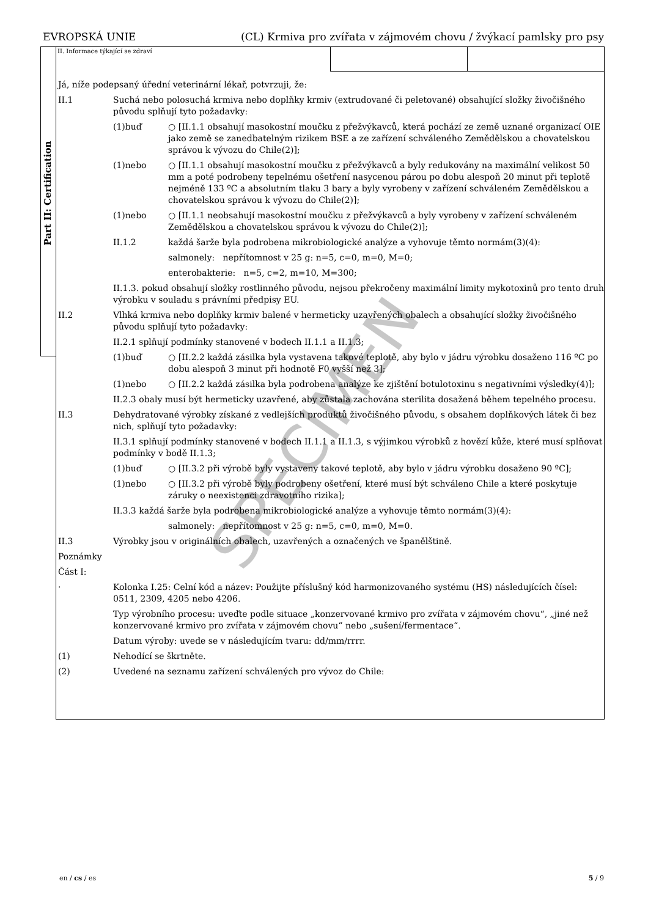EVROPSKÁ UNIE (CL) Krmiva pro zvířata v zájmovém chovu / žvýkací pamlsky pro psy
Part II: Certification
II. Informace týkající se zdraví
Já, níže podepsaný úřední veterinární lékař, potvrzuji, že:
II.1 Suchá nebo polosuchá krmiva nebo doplňky krmiv (extrudované či peletované) obsahující složky živočišného původu splňují tyto požadavky:
(1)buď ○ [II.1.1 obsahují masokostní moučku z přežvýkavců, která pochází ze země uznané organizací OIE jako země se zanedbatelným rizikem BSE a ze zařízení schváleného Zemědělskou a chovatelskou správou k vývozu do Chile(2)];
(1)nebo ○ [II.1.1 obsahují masokostní moučku z přežvýkavců a byly redukovány na maximální velikost 50 mm a poté podrobeny tepelnému ošetření nasycenou párou po dobu alespoň 20 minut při teplotě nejméně 133 ºC a absolutním tlaku 3 bary a byly vyrobeny v zařízení schváleném Zemědělskou a chovatelskou správou k vývozu do Chile(2)];
(1)nebo ○ [II.1.1 neobsahují masokostní moučku z přežvýkavců a byly vyrobeny v zařízení schváleném Zemědělskou a chovatelskou správou k vývozu do Chile(2)];
II.1.2 každá šarže byla podrobena mikrobiologické analýze a vyhovuje těmto normám(3)(4):
salmonely: nepřítomnost v 25 g: n=5, c=0, m=0, M=0;
enterobakterie: n=5, c=2, m=10, M=300;
II.1.3. pokud obsahují složky rostlinného původu, nejsou překročeny maximální limity mykotoxinů pro tento druh výrobku v souladu s právními předpisy EU.
II.2 Vlhká krmiva nebo doplňky krmiv balené v hermeticky uzavřených obalech a obsahující složky živočišného původu splňují tyto požadavky:
II.2.1 splňují podmínky stanovené v bodech II.1.1 a II.1.3;
(1)buď ○ [II.2.2 každá zásilka byla vystavena takové teplotě, aby bylo v jádru výrobku dosaženo 116 ºC po dobu alespoň 3 minut při hodnotě F0 vyšší než 3];
(1)nebo ○ [II.2.2 každá zásilka byla podrobena analýze ke zjištění botulotoxinu s negativními výsledky(4)];
II.2.3 obaly musí být hermeticky uzavřené, aby zůstala zachována sterilita dosažená během tepelného procesu.
II.3 Dehydratované výrobky získané z vedlejších produktů živočišného původu, s obsahem doplňkových látek či bez nich, splňují tyto požadavky:
II.3.1 splňují podmínky stanovené v bodech II.1.1 a II.1.3, s výjimkou výrobků z hovězí kůže, které musí splňovat podmínky v bodě II.1.3;
(1)buď ○ [II.3.2 při výrobě byly vystaveny takové teplotě, aby bylo v jádru výrobku dosaženo 90 ºC];
(1)nebo ○ [II.3.2 při výrobě byly podrobeny ošetření, které musí být schváleno Chile a které poskytuje záruky o neexistenci zdravotního rizika];
II.3.3 každá šarže byla podrobena mikrobiologické analýze a vyhovuje těmto normám(3)(4):
salmonely: nepřítomnost v 25 g: n=5, c=0, m=0, M=0.
II.3 Výrobky jsou v originálních obalech, uzavřených a označených ve španělštině.
Poznámky
Část I:
· Kolonka I.25: Celní kód a název: Použijte příslušný kód harmonizovaného systému (HS) následujících čísel: 0511, 2309, 4205 nebo 4206.
Typ výrobního procesu: uveďte podle situace „konzervované krmivo pro zvířata v zájmovém chovu“, „jiné než konzervované krmivo pro zvířata v zájmovém chovu“ nebo „sušení/fermentace“.
Datum výroby: uvede se v následujícím tvaru: dd/mm/rrrr.
(1) Nehodící se škrtněte.
(2) Uvedené na seznamu zařízení schválených pro vývoz do Chile:
SPECIMEN
en / cs / es 5 / 9